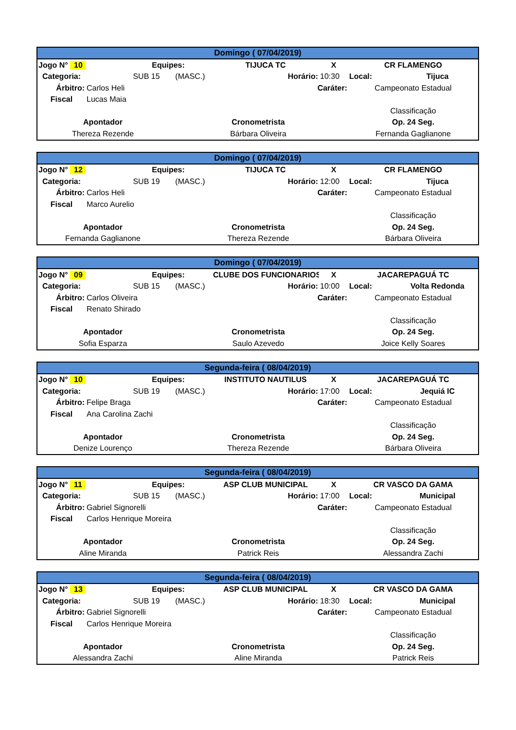| Domingo ( 07/04/2019) | | | | | | | | |
| --- | --- | --- | --- | --- | --- | --- | --- | --- |
| Jogo N° 10 | | Equipes: | | TIJUCA TC | | X | CR FLAMENGO | |
| Categoria: | | SUB 15 | (MASC.) | Horário: | | 10:30 | Local: | Tijuca |
| Árbitro: | Carlos Heli | | | | Caráter: | | Campeonato Estadual | |
| Fiscal | Lucas Maia | | | | | | | |
| | | | | | | | Classificação | |
| Apontador | | | Cronometrista | | | | Op. 24 Seg. | |
| Thereza Rezende | | | Bárbara Oliveira | | | | Fernanda Gaglianone | |
| Domingo ( 07/04/2019) | | | | | | | | |
| --- | --- | --- | --- | --- | --- | --- | --- | --- |
| Jogo N° 12 | | Equipes: | | TIJUCA TC | | X | CR FLAMENGO | |
| Categoria: | | SUB 19 | (MASC.) | Horário: | | 12:00 | Local: | Tijuca |
| Árbitro: | Carlos Heli | | | | Caráter: | | Campeonato Estadual | |
| Fiscal | Marco Aurelio | | | | | | | |
| | | | | | | | Classificação | |
| Apontador | | | Cronometrista | | | | Op. 24 Seg. | |
| Fernanda Gaglianone | | | Thereza Rezende | | | | Bárbara Oliveira | |
| Domingo ( 07/04/2019) | | | | | | | | |
| --- | --- | --- | --- | --- | --- | --- | --- | --- |
| Jogo N° 09 | | Equipes: | | CLUBE DOS FUNCIONARIOS | | X | JACAREPAGUÁ TC | |
| Categoria: | | SUB 15 | (MASC.) | Horário: | | 10:00 | Local: | Volta Redonda |
| Árbitro: | Carlos Oliveira | | | | Caráter: | | Campeonato Estadual | |
| Fiscal | Renato Shirado | | | | | | | |
| | | | | | | | Classificação | |
| Apontador | | | Cronometrista | | | | Op. 24 Seg. | |
| Sofia Esparza | | | Saulo Azevedo | | | | Joice Kelly Soares | |
| Segunda-feira ( 08/04/2019) | | | | | | | | |
| --- | --- | --- | --- | --- | --- | --- | --- | --- |
| Jogo N° 10 | | Equipes: | | INSTITUTO NAUTILUS | | X | JACAREPAGUÁ TC | |
| Categoria: | | SUB 19 | (MASC.) | Horário: | | 17:00 | Local: | Jequiá IC |
| Árbitro: | Felipe Braga | | | | Caráter: | | Campeonato Estadual | |
| Fiscal | Ana Carolina Zachi | | | | | | | |
| | | | | | | | Classificação | |
| Apontador | | | Cronometrista | | | | Op. 24 Seg. | |
| Denize Lourenço | | | Thereza Rezende | | | | Bárbara Oliveira | |
| Segunda-feira ( 08/04/2019) | | | | | | | | |
| --- | --- | --- | --- | --- | --- | --- | --- | --- |
| Jogo N° 11 | | Equipes: | | ASP CLUB MUNICIPAL | | X | CR VASCO DA GAMA | |
| Categoria: | | SUB 15 | (MASC.) | Horário: | | 17:00 | Local: | Municipal |
| Árbitro: | Gabriel Signorelli | | | | Caráter: | | Campeonato Estadual | |
| Fiscal | Carlos Henrique Moreira | | | | | | | |
| | | | | | | | Classificação | |
| Apontador | | | Cronometrista | | | | Op. 24 Seg. | |
| Aline Miranda | | | Patrick Reis | | | | Alessandra Zachi | |
| Segunda-feira ( 08/04/2019) | | | | | | | | |
| --- | --- | --- | --- | --- | --- | --- | --- | --- |
| Jogo N° 13 | | Equipes: | | ASP CLUB MUNICIPAL | | X | CR VASCO DA GAMA | |
| Categoria: | | SUB 19 | (MASC.) | Horário: | | 18:30 | Local: | Municipal |
| Árbitro: | Gabriel Signorelli | | | | Caráter: | | Campeonato Estadual | |
| Fiscal | Carlos Henrique Moreira | | | | | | | |
| | | | | | | | Classificação | |
| Apontador | | | Cronometrista | | | | Op. 24 Seg. | |
| Alessandra Zachi | | | Aline Miranda | | | | Patrick Reis | |